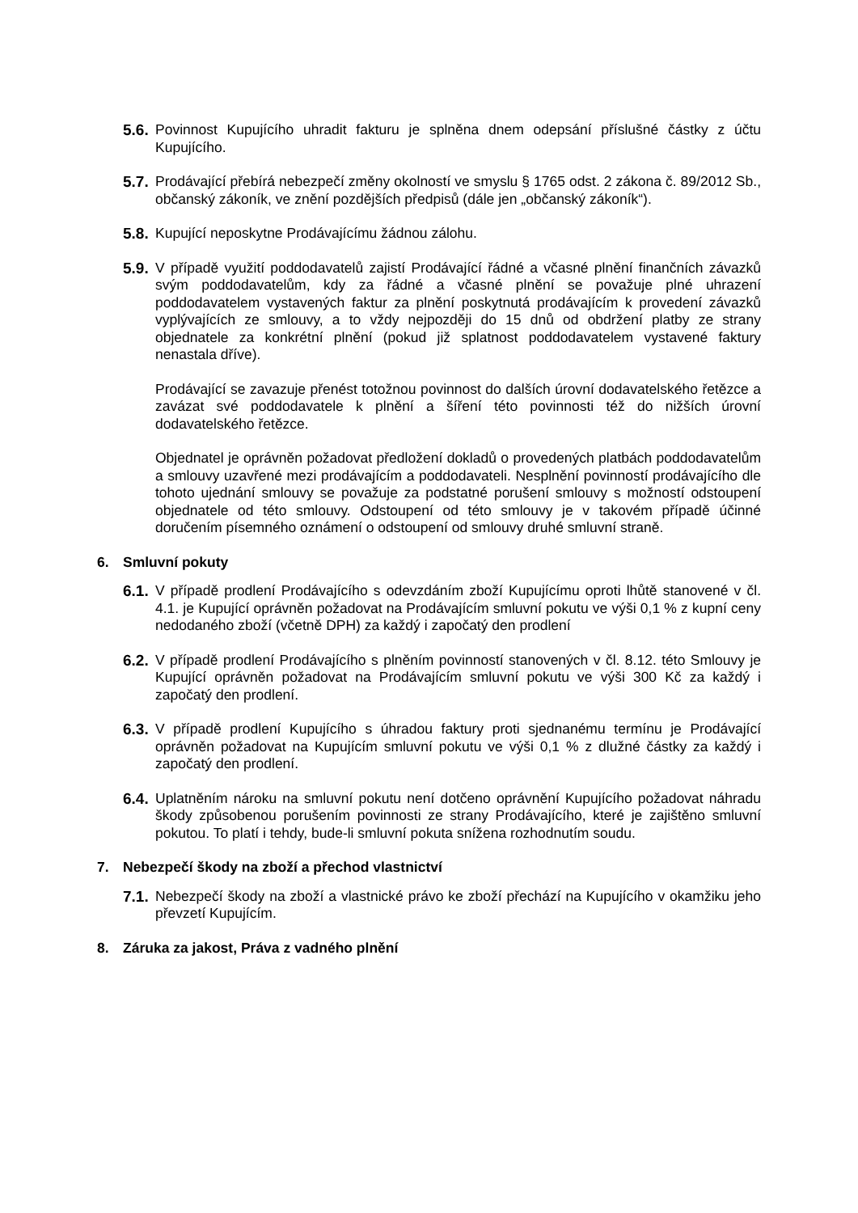5.6.
Povinnost Kupujícího uhradit fakturu je splněna dnem odepsání příslušné částky z účtu Kupujícího.
5.7.
Prodávající přebírá nebezpečí změny okolností ve smyslu § 1765 odst. 2 zákona č. 89/2012 Sb., občanský zákoník, ve znění pozdějších předpisů (dále jen „občanský zákoník“).
5.8.
Kupující neposkytne Prodávajícímu žádnou zálohu.
5.9.
V případě využití poddodavatelů zajistí Prodávající řádné a včasné plnění finančních závazků svým poddodavatelům, kdy za řádné a včasné plnění se považuje plné uhrazení poddodavatelem vystavených faktur za plnění poskytnutá prodávajícím k provedení závazků vyplývajících ze smlouvy, a to vždy nejpozději do 15 dnů od obdržení platby ze strany objednatele za konkrétní plnění (pokud již splatnost poddodavatelem vystavené faktury nenastala dříve).
Prodávající se zavazuje přenést totožnou povinnost do dalších úrovní dodavatelského řetězce a zavázat své poddodavatele k plnění a šíření této povinnosti též do nižších úrovní dodavatelského řetězce.
Objednatel je oprávněn požadovat předložení dokladů o provedených platbách poddodavatelům a smlouvy uzavřené mezi prodávajícím a poddodavateli. Nesplnění povinností prodávajícího dle tohoto ujednání smlouvy se považuje za podstatné porušení smlouvy s možností odstoupení objednatele od této smlouvy. Odstoupení od této smlouvy je v takovém případě účinné doručením písemného oznámení o odstoupení od smlouvy druhé smluvní straně.
6. Smluvní pokuty
6.1.
V případě prodlení Prodávajícího s odevzdáním zboží Kupujícímu oproti lhůtě stanovené v čl. 4.1. je Kupující oprávněn požadovat na Prodávajícím smluvní pokutu ve výši 0,1 % z kupní ceny nedodaného zboží (včetně DPH) za každý i započatý den prodlení
6.2.
V případě prodlení Prodávajícího s plněním povinností stanovených v čl. 8.12. této Smlouvy je Kupující oprávněn požadovat na Prodávajícím smluvní pokutu ve výši 300 Kč za každý i započatý den prodlení.
6.3.
V případě prodlení Kupujícího s úhradou faktury proti sjednanému termínu je Prodávající oprávněn požadovat na Kupujícím smluvní pokutu ve výši 0,1 % z dlužné částky za každý i započatý den prodlení.
6.4.
Uplatněním nároku na smluvní pokutu není dotčeno oprávnění Kupujícího požadovat náhradu škody způsobenou porušením povinnosti ze strany Prodávajícího, které je zajištěno smluvní pokutou. To platí i tehdy, bude-li smluvní pokuta snížena rozhodnutím soudu.
7. Nebezpečí škody na zboží a přechod vlastnictví
7.1.
Nebezpečí škody na zboží a vlastnické právo ke zboží přechází na Kupujícího v okamžiku jeho převzetí Kupujícím.
8. Záruka za jakost, Práva z vadného plnění